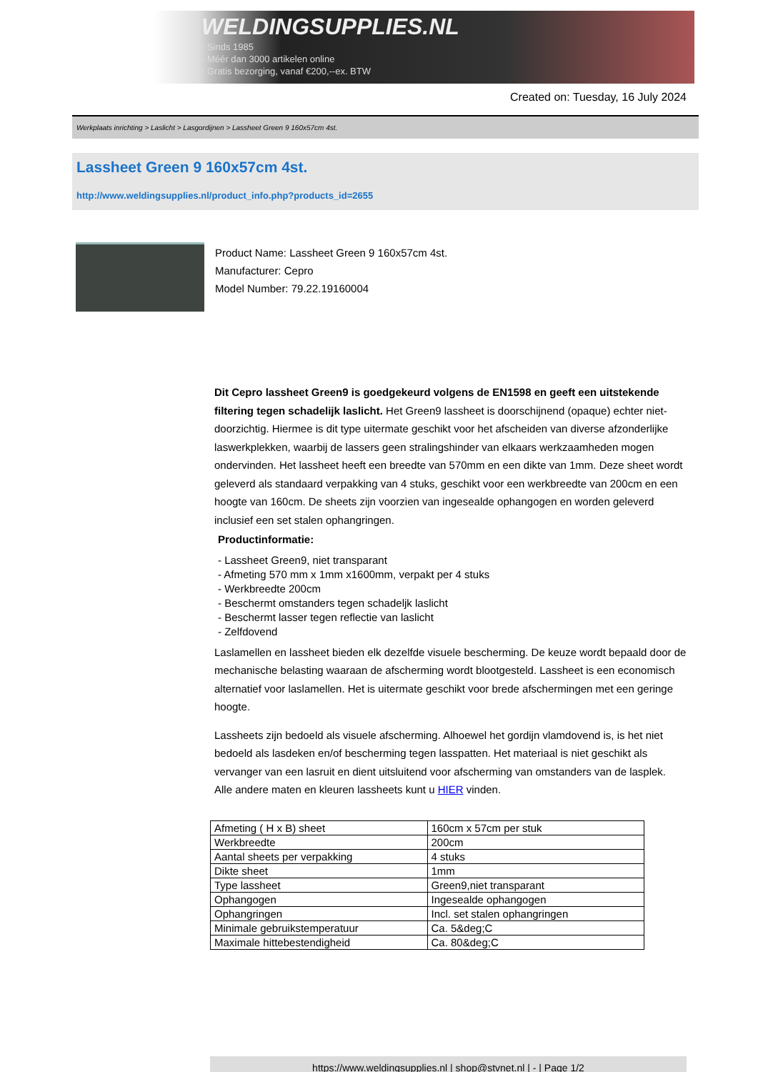WELDINGSUPPLIES.NL
- Sinds 1985
- Méér dan 3000 artikelen online
- Gratis bezorging, vanaf €200,--ex. BTW
Created on: Tuesday, 16 July 2024
Werkplaats inrichting > Laslicht > Lasgordijnen > Lassheet Green 9 160x57cm 4st.
Lassheet Green 9 160x57cm 4st.
http://www.weldingsupplies.nl/product_info.php?products_id=2655
Product Name: Lassheet Green 9 160x57cm 4st.
Manufacturer: Cepro
Model Number: 79.22.19160004
Dit Cepro lassheet Green9 is goedgekeurd volgens de EN1598 en geeft een uitstekende filtering tegen schadelijk laslicht. Het Green9 lassheet is doorschijnend (opaque) echter niet- doorzichtig. Hiermee is dit type uitermate geschikt voor het afscheiden van diverse afzonderlijke laswerkplekken, waarbij de lassers geen stralingshinder van elkaars werkzaamheden mogen ondervinden. Het lassheet heeft een breedte van 570mm en een dikte van 1mm. Deze sheet wordt geleverd als standaard verpakking van 4 stuks, geschikt voor een werkbreedte van 200cm en een hoogte van 160cm. De sheets zijn voorzien van ingesealde ophangogen en worden geleverd inclusief een set stalen ophangringen.
Productinformatie:
- Lassheet Green9, niet transparant
- Afmeting 570 mm x 1mm x1600mm, verpakt per 4 stuks
- Werkbreedte 200cm
- Beschermt omstanders tegen schadeljk laslicht
- Beschermt lasser tegen reflectie van laslicht
- Zelfdovend
Laslamellen en lassheet bieden elk dezelfde visuele bescherming. De keuze wordt bepaald door de mechanische belasting waaraan de afscherming wordt blootgesteld. Lassheet is een economisch alternatief voor laslamellen. Het is uitermate geschikt voor brede afschermingen met een geringe hoogte.
Lassheets zijn bedoeld als visuele afscherming. Alhoewel het gordijn vlamdovend is, is het niet bedoeld als lasdeken en/of bescherming tegen lasspatten. Het materiaal is niet geschikt als vervanger van een lasruit en dient uitsluitend voor afscherming van omstanders van de lasplek.
Alle andere maten en kleuren lassheets kunt u HIER vinden.
| Afmeting ( H x B) sheet | 160cm x 57cm per stuk |
| Werkbreedte | 200cm |
| Aantal sheets per verpakking | 4 stuks |
| Dikte sheet | 1mm |
| Type lassheet | Green9,niet transparant |
| Ophangogen | Ingesealde ophangogen |
| Ophangringen | Incl. set stalen ophangringen |
| Minimale gebruikstemperatuur | Ca. 5&deg;C |
| Maximale hittebestendigheid | Ca. 80&deg;C |
https://www.weldingsupplies.nl | shop@stvnet.nl | - | Page 1/2